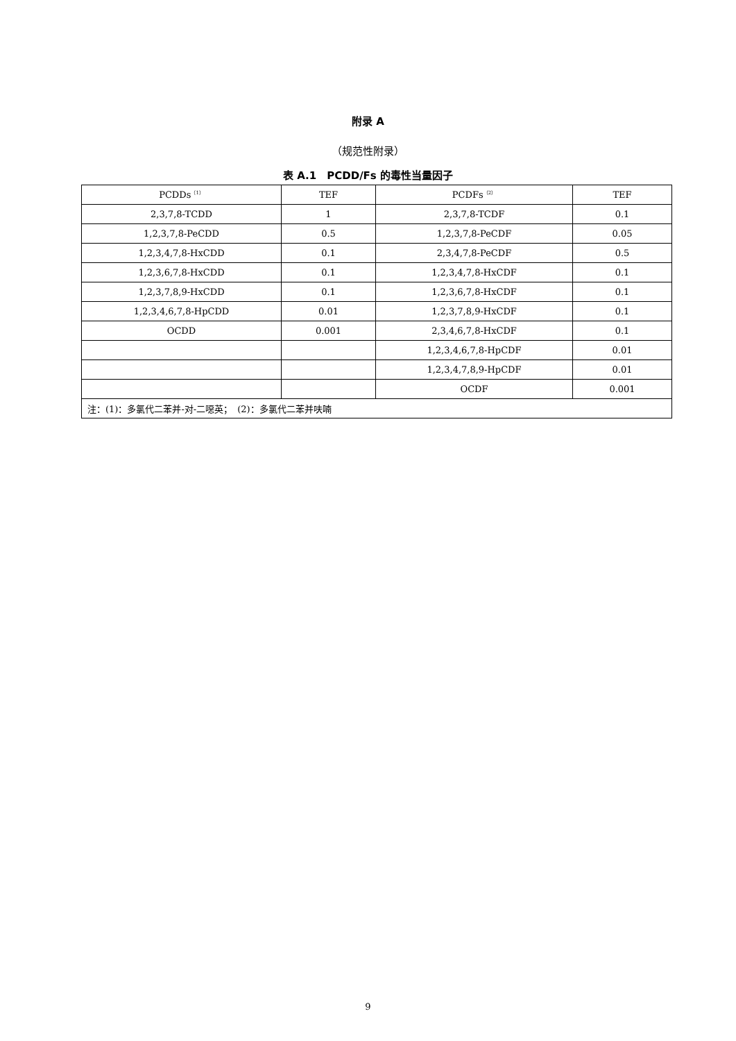附录 A
（规范性附录）
表 A.1　PCDD/Fs 的毒性当量因子
| PCDDs<sup>（1）</sup> | TEF | PCDFs<sup>（2）</sup> | TEF |
| 2,3,7,8-TCDD | 1 | 2,3,7,8-TCDF | 0.1 |
| 1,2,3,7,8-PeCDD | 0.5 | 1,2,3,7,8-PeCDF | 0.05 |
| 1,2,3,4,7,8-HxCDD | 0.1 | 2,3,4,7,8-PeCDF | 0.5 |
| 1,2,3,6,7,8-HxCDD | 0.1 | 1,2,3,4,7,8-HxCDF | 0.1 |
| 1,2,3,7,8,9-HxCDD | 0.1 | 1,2,3,6,7,8-HxCDF | 0.1 |
| 1,2,3,4,6,7,8-HpCDD | 0.01 | 1,2,3,7,8,9-HxCDF | 0.1 |
| OCDD | 0.001 | 2,3,4,6,7,8-HxCDF | 0.1 |
| | | 1,2,3,4,6,7,8-HpCDF | 0.01 |
| | | 1,2,3,4,7,8,9-HpCDF | 0.01 |
| | | OCDF | 0.001 |
| 注：(1)：多氯代二苯并-对-二噁英； (2)：多氯代二苯并呋喃 | | | |
9